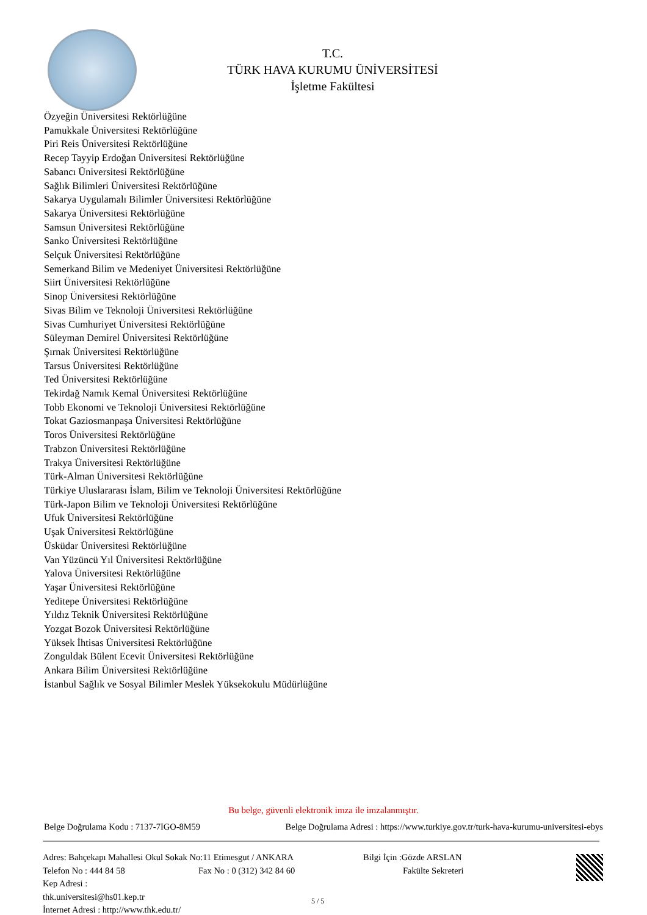T.C.
TÜRK HAVA KURUMU ÜNİVERSİTESİ
İşletme Fakültesi
Özyeğin Üniversitesi Rektörlüğüne
Pamukkale Üniversitesi Rektörlüğüne
Piri Reis Üniversitesi Rektörlüğüne
Recep Tayyip Erdoğan Üniversitesi Rektörlüğüne
Sabancı Üniversitesi Rektörlüğüne
Sağlık Bilimleri Üniversitesi Rektörlüğüne
Sakarya Uygulamalı Bilimler Üniversitesi Rektörlüğüne
Sakarya Üniversitesi Rektörlüğüne
Samsun Üniversitesi Rektörlüğüne
Sanko Üniversitesi Rektörlüğüne
Selçuk Üniversitesi Rektörlüğüne
Semerkand Bilim ve Medeniyet Üniversitesi Rektörlüğüne
Siirt Üniversitesi Rektörlüğüne
Sinop Üniversitesi Rektörlüğüne
Sivas Bilim ve Teknoloji Üniversitesi Rektörlüğüne
Sivas Cumhuriyet Üniversitesi Rektörlüğüne
Süleyman Demirel Üniversitesi Rektörlüğüne
Şırnak Üniversitesi Rektörlüğüne
Tarsus Üniversitesi Rektörlüğüne
Ted Üniversitesi Rektörlüğüne
Tekirdağ Namık Kemal Üniversitesi Rektörlüğüne
Tobb Ekonomi ve Teknoloji Üniversitesi Rektörlüğüne
Tokat Gaziosmanpaşa Üniversitesi Rektörlüğüne
Toros Üniversitesi Rektörlüğüne
Trabzon Üniversitesi Rektörlüğüne
Trakya Üniversitesi Rektörlüğüne
Türk-Alman Üniversitesi Rektörlüğüne
Türkiye Uluslararası İslam, Bilim ve Teknoloji Üniversitesi Rektörlüğüne
Türk-Japon Bilim ve Teknoloji Üniversitesi Rektörlüğüne
Ufuk Üniversitesi Rektörlüğüne
Uşak Üniversitesi Rektörlüğüne
Üsküdar Üniversitesi Rektörlüğüne
Van Yüzüncü Yıl Üniversitesi Rektörlüğüne
Yalova Üniversitesi Rektörlüğüne
Yaşar Üniversitesi Rektörlüğüne
Yeditepe Üniversitesi Rektörlüğüne
Yıldız Teknik Üniversitesi Rektörlüğüne
Yozgat Bozok Üniversitesi Rektörlüğüne
Yüksek İhtisas Üniversitesi Rektörlüğüne
Zonguldak Bülent Ecevit Üniversitesi Rektörlüğüne
Ankara Bilim Üniversitesi Rektörlüğüne
İstanbul Sağlık ve Sosyal Bilimler Meslek Yüksekokulu Müdürlüğüne
Bu belge, güvenli elektronik imza ile imzalanmıştır.
Belge Doğrulama Kodu : 7137-7IGO-8M59 Belge Doğrulama Adresi : https://www.turkiye.gov.tr/turk-hava-kurumu-universitesi-ebys
Adres: Bahçekapı Mahallesi Okul Sokak No:11 Etimesgut / ANKARA Bilgi İçin :Gözde ARSLAN
Telefon No : 444 84 58 Fax No : 0 (312) 342 84 60 Fakülte Sekreteri
Kep Adresi :
thk.universitesi@hs01.kep.tr
İnternet Adresi : http://www.thk.edu.tr/
5 / 5